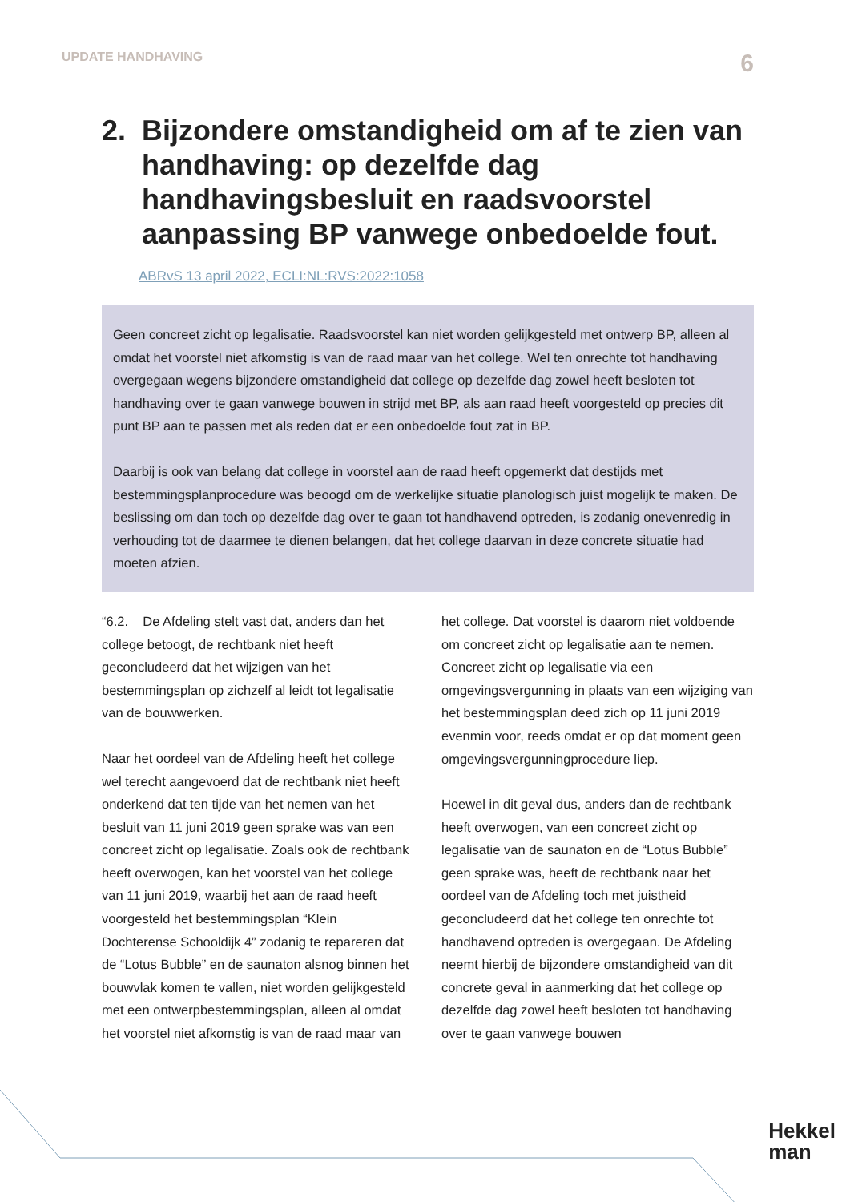UPDATE HANDHAVING 6
2. Bijzondere omstandigheid om af te zien van handhaving: op dezelfde dag handhavingsbesluit en raadsvoorstel aanpassing BP vanwege onbedoelde fout.
ABRvS 13 april 2022, ECLI:NL:RVS:2022:1058
Geen concreet zicht op legalisatie. Raadsvoorstel kan niet worden gelijkgesteld met ont­werp BP, alleen al omdat het voorstel niet afkomstig is van de raad maar van het college. Wel ten onrechte tot handhaving overgegaan wegens bijzondere omstandigheid dat col­lege op dezelfde dag zowel heeft besloten tot handhaving over te gaan vanwege bouwen in strijd met BP, als aan raad heeft voorgesteld op precies dit punt BP aan te passen met als reden dat er een onbedoelde fout zat in BP.
Daarbij is ook van belang dat college in voorstel aan de raad heeft opgemerkt dat destijds met bestemmingsplanprocedure was beoogd om de werkelijke situatie planologisch juist mogelijk te maken. De beslissing om dan toch op dezelfde dag over te gaan tot handha­vend optreden, is zodanig onevenredig in verhouding tot de daarmee te dienen belangen, dat het college daarvan in deze concrete situatie had moeten afzien.
“6.2. De Afdeling stelt vast dat, anders dan het college betoogt, de rechtbank niet heeft geconcludeerd dat het wijzigen van het bestemmingsplan op zichzelf al leidt tot legalisatie van de bouwwerken.
Naar het oordeel van de Afdeling heeft het college wel terecht aangevoerd dat de rechtbank niet heeft onderkend dat ten tijde van het nemen van het besluit van 11 juni 2019 geen sprake was van een concreet zicht op legalisatie. Zoals ook de rechtbank heeft overwogen, kan het voorstel van het college van 11 juni 2019, waarbij het aan de raad heeft voorgesteld het bestemmings­plan “Klein Dochterense Schooldijk 4” zodanig te repareren dat de “Lotus Bubble” en de saunaton alsnog binnen het bouwvlak komen te vallen, niet worden gelijkgesteld met een ontwerpbestemmingsplan, alleen al omdat het voorstel niet afkomstig is van de raad maar van het college. Dat voorstel is daarom niet voldoende om concreet zicht op legalisatie aan te nemen. Concreet zicht op legalisatie via een omgevingsvergunning in plaats van een wijziging van het bestem­mingsplan deed zich op 11 juni 2019 evenmin voor, reeds omdat er op dat moment geen omgevingsvergunningprocedure liep.
Hoewel in dit geval dus, anders dan de rechtbank heeft overwogen, van een con­creet zicht op legalisatie van de saunaton en de “Lotus Bubble” geen sprake was, heeft de rechtbank naar het oordeel van de Afdeling toch met juistheid geconcludeerd dat het college ten onrechte tot handhavend optreden is overgegaan. De Afdeling neemt hierbij de bijzondere omstandigheid van dit concrete geval in aanmerking dat het colle­ge op dezelfde dag zowel heeft besloten tot handhaving over te gaan vanwege bouwen
Hekkel
man